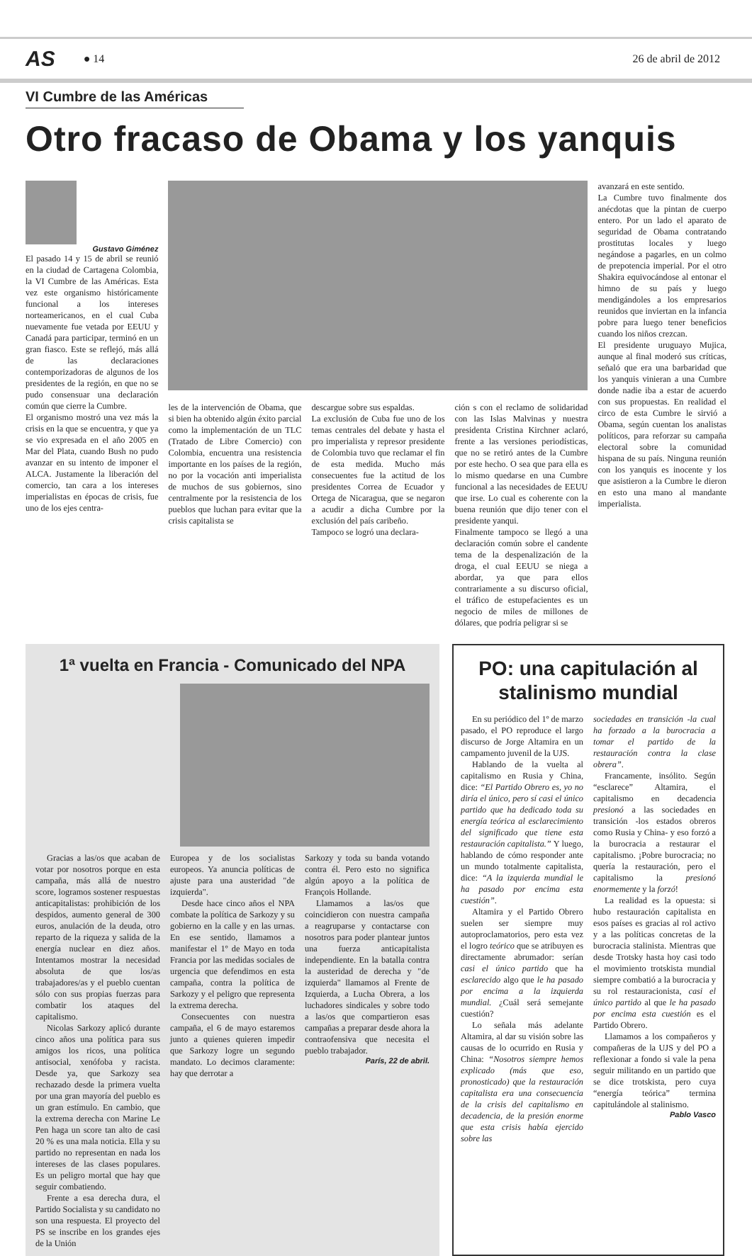AS ● 14 26 de abril de 2012
VI Cumbre de las Américas
Otro fracaso de Obama y los yanquis
Gustavo Giménez
El pasado 14 y 15 de abril se reunió en la ciudad de Cartagena Colombia, la VI Cumbre de las Américas. Esta vez este organismo históricamente funcional a los intereses norteamericanos, en el cual Cuba nuevamente fue vetada por EEUU y Canadá para participar, terminó en un gran fiasco. Este se reflejó, más allá de las declaraciones contemporizadoras de algunos de los presidentes de la región, en que no se pudo consensuar una declaración común que cierre la Cumbre.
El organismo mostró una vez más la crisis en la que se encuentra, y que ya se vio expresada en el año 2005 en Mar del Plata, cuando Bush no pudo avanzar en su intento de imponer el ALCA. Justamente la liberación del comercio, tan cara a los intereses imperialistas en épocas de crisis, fue uno de los ejes centra-
les de la intervención de Obama, que si bien ha obtenido algún éxito parcial como la implementación de un TLC (Tratado de Libre Comercio) con Colombia, encuentra una resistencia importante en los países de la región, no por la vocación anti imperialista de muchos de sus gobiernos, sino centralmente por la resistencia de los pueblos que luchan para evitar que la crisis capitalista se
descargue sobre sus espaldas.
La exclusión de Cuba fue uno de los temas centrales del debate y hasta el pro imperialista y represor presidente de Colombia tuvo que reclamar el fin de esta medida. Mucho más consecuentes fue la actitud de los presidentes Correa de Ecuador y Ortega de Nicaragua, que se negaron a acudir a dicha Cumbre por la exclusión del país caribeño.
Tampoco se logró una declara-
ción s con el reclamo de solidaridad con las Islas Malvinas y nuestra presidenta Cristina Kirchner aclaró, frente a las versiones periodísticas, que no se retiró antes de la Cumbre por este hecho. O sea que para ella es lo mismo quedarse en una Cumbre funcional a las necesidades de EEUU que irse. Lo cual es coherente con la buena reunión que dijo tener con el presidente yanqui.
Finalmente tampoco se llegó a una declaración común sobre el candente tema de la despenalización de la droga, el cual EEUU se niega a abordar, ya que para ellos contrariamente a su discurso oficial, el tráfico de estupefacientes es un negocio de miles de millones de dólares, que podría peligrar si se
avanzará en este sentido.
La Cumbre tuvo finalmente dos anécdotas que la pintan de cuerpo entero. Por un lado el aparato de seguridad de Obama contratando prostitutas locales y luego negándose a pagarles, en un colmo de prepotencia imperial. Por el otro Shakira equivocándose al entonar el himno de su país y luego mendigándoles a los empresarios reunidos que inviertan en la infancia pobre para luego tener beneficios cuando los niños crezcan.
El presidente uruguayo Mujica, aunque al final moderó sus críticas, señaló que era una barbaridad que los yanquis vinieran a una Cumbre donde nadie iba a estar de acuerdo con sus propuestas. En realidad el circo de esta Cumbre le sirvió a Obama, según cuentan los analistas políticos, para reforzar su campaña electoral sobre la comunidad hispana de su país. Ninguna reunión con los yanquis es inocente y los que asistieron a la Cumbre le dieron en esto una mano al mandante imperialista.
1ª vuelta en Francia - Comunicado del NPA
Gracias a las/os que acaban de votar por nosotros porque en esta campaña, más allá de nuestro score, logramos sostener respuestas anticapitalistas: prohibición de los despidos, aumento general de 300 euros, anulación de la deuda, otro reparto de la riqueza y salida de la energía nuclear en diez años. Intentamos mostrar la necesidad absoluta de que los/as trabajadores/as y el pueblo cuentan sólo con sus propias fuerzas para combatir los ataques del capitalismo.
Nicolas Sarkozy aplicó durante cinco años una política para sus amigos los ricos, una política antisocial, xenófoba y racista. Desde ya, que Sarkozy sea rechazado desde la primera vuelta por una gran mayoría del pueblo es un gran estímulo. En cambio, que la extrema derecha con Marine Le Pen haga un score tan alto de casi 20 % es una mala noticia. Ella y su partido no representan en nada los intereses de las clases populares. Es un peligro mortal que hay que seguir combatiendo.
Frente a esa derecha dura, el Partido Socialista y su candidato no son una respuesta. El proyecto del PS se inscribe en los grandes ejes de la Unión
Europea y de los socialistas europeos. Ya anuncia políticas de ajuste para una austeridad "de izquierda".
Desde hace cinco años el NPA combate la política de Sarkozy y su gobierno en la calle y en las urnas. En ese sentido, llamamos a manifestar el 1º de Mayo en toda Francia por las medidas sociales de urgencia que defendimos en esta campaña, contra la política de Sarkozy y el peligro que representa la extrema derecha.
Consecuentes con nuestra campaña, el 6 de mayo estaremos junto a quienes quieren impedir que Sarkozy logre un segundo mandato. Lo decimos claramente: hay que derrotar a
Sarkozy y toda su banda votando contra él. Pero esto no significa algún apoyo a la política de François Hollande.
Llamamos a las/os que coincidieron con nuestra campaña a reagruparse y contactarse con nosotros para poder plantear juntos una fuerza anticapitalista independiente. En la batalla contra la austeridad de derecha y "de izquierda" llamamos al Frente de Izquierda, a Lucha Obrera, a los luchadores sindicales y sobre todo a las/os que compartieron esas campañas a preparar desde ahora la contraofensiva que necesita el pueblo trabajador.
París, 22 de abril.
PO: una capitulación al stalinismo mundial
En su periódico del 1º de marzo pasado, el PO reproduce el largo discurso de Jorge Altamira en un campamento juvenil de la UJS.
Hablando de la vuelta al capitalismo en Rusia y China, dice: “El Partido Obrero es, yo no diría el único, pero sí casi el único partido que ha dedicado toda su energía teórica al esclarecimiento del significado que tiene esta restauración capitalista.” Y luego, hablando de cómo responder ante un mundo totalmente capitalista, dice: “A la izquierda mundial le ha pasado por encima esta cuestión”.
Altamira y el Partido Obrero suelen ser siempre muy autoproclamatorios, pero esta vez el logro teórico que se atribuyen es directamente abrumador: serían casi el único partido que ha esclarecido algo que le ha pasado por encima a la izquierda mundial. ¿Cuál será semejante cuestión?
Lo señala más adelante Altamira, al dar su visión sobre las causas de lo ocurrido en Rusia y China: “Nosotros siempre hemos explicado (más que eso, pronosticado) que la restauración capitalista era una consecuencia de la crisis del capitalismo en decadencia, de la presión enorme que esta crisis había ejercido sobre las
sociedades en transición -la cual ha forzado a la burocracia a tomar el partido de la restauración contra la clase obrera”.
Francamente, insólito. Según “esclarece” Altamira, el capitalismo en decadencia presionó a las sociedades en transición -los estados obreros como Rusia y China- y eso forzó a la burocracia a restaurar el capitalismo. ¡Pobre burocracia; no quería la restauración, pero el capitalismo la presionó enormemente y la forzó!
La realidad es la opuesta: si hubo restauración capitalista en esos países es gracias al rol activo y a las políticas concretas de la burocracia stalinista. Mientras que desde Trotsky hasta hoy casi todo el movimiento trotskista mundial siempre combatió a la burocracia y su rol restauracionista, casi el único partido al que le ha pasado por encima esta cuestión es el Partido Obrero.
Llamamos a los compañeros y compañeras de la UJS y del PO a reflexionar a fondo si vale la pena seguir militando en un partido que se dice trotskista, pero cuya “energía teórica” termina capitulándole al stalinismo.
Pablo Vasco